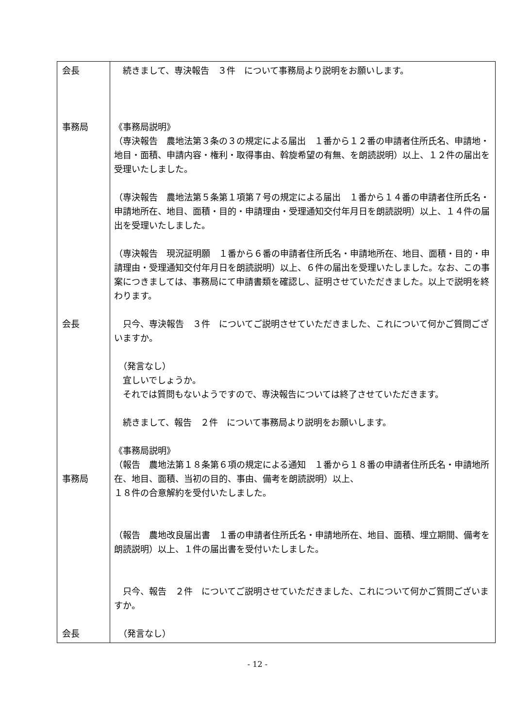| 会長 事務局 会長 事務局 会長 | 続きまして、専決報告 ３件 について事務局より説明をお願いします。 《事務局説明》 （専決報告 農地法第３条の３の規定による届出 １番から１２番の申請者住所氏名、申請地・地目・面積、申請内容・権利・取得事由、斡旋希望の有無、を朗読説明）以上、１２件の届出を受理いたしました。 （専決報告 農地法第５条第１項第７号の規定による届出 １番から１４番の申請者住所氏名・申請地所在、地目、面積・目的・申請理由・受理通知交付年月日を朗読説明）以上、１４件の届出を受理いたしました。 （専決報告 現況証明願 １番から６番の申請者住所氏名・申請地所在、地目、面積・目的・申請理由・受理通知交付年月日を朗読説明）以上、６件の届出を受理いたしました。なお、この事案につきましては、事務局にて申請書類を確認し、証明させていただきました。以上で説明を終わります。 只今、専決報告 ３件 についてご説明させていただきました、これについて何かご質問ございますか。 （発言なし） 宜しいでしょうか。 それでは質問もないようですので、専決報告については終了させていただきます。 続きまして、報告 ２件 について事務局より説明をお願いします。 《事務局説明》 （報告 農地法第１８条第６項の規定による通知 １番から１８番の申請者住所氏名・申請地所在、地目、面積、当初の目的、事由、備考を朗読説明）以上、 １８件の合意解約を受付いたしました。 （報告 農地改良届出書 １番の申請者住所氏名・申請地所在、地目、面積、埋立期間、備考を朗読説明）以上、１件の届出書を受付いたしました。 只今、報告 ２件 についてご説明させていただきました、これについて何かご質問ございますか。 （発言なし） |
- 12 -